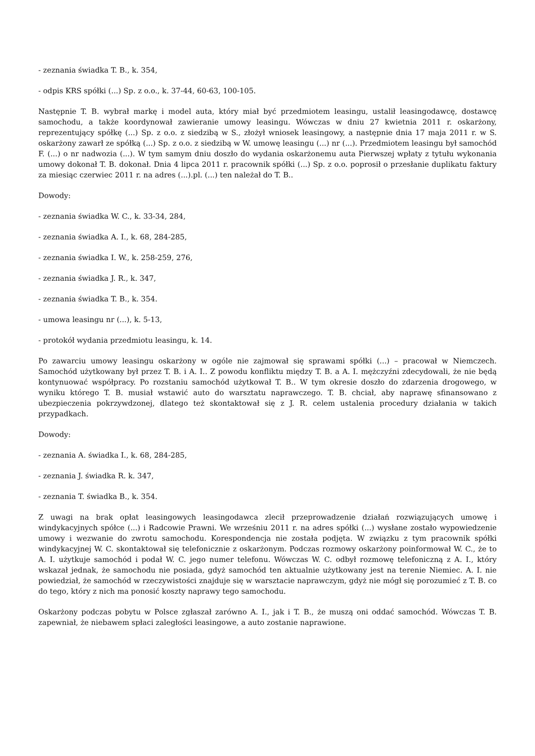- zeznania świadka T. B., k. 354,
- odpis KRS spółki (...) Sp. z o.o., k. 37-44, 60-63, 100-105.
Następnie T. B. wybrał markę i model auta, który miał być przedmiotem leasingu, ustalił leasingodawcę, dostawcę samochodu, a także koordynował zawieranie umowy leasingu. Wówczas w dniu 27 kwietnia 2011 r. oskarżony, reprezentujący spółkę (...) Sp. z o.o. z siedzibą w S., złożył wniosek leasingowy, a następnie dnia 17 maja 2011 r. w S. oskarżony zawarł ze spółką (...) Sp. z o.o. z siedzibą w W. umowę leasingu (...) nr (...). Przedmiotem leasingu był samochód F. (...) o nr nadwozia (...). W tym samym dniu doszło do wydania oskarżonemu auta Pierwszej wpłaty z tytułu wykonania umowy dokonał T. B. dokonał. Dnia 4 lipca 2011 r. pracownik spółki (...) Sp. z o.o. poprosił o przesłanie duplikatu faktury za miesiąc czerwiec 2011 r. na adres (...).pl. (...) ten należał do T. B..
Dowody:
- zeznania świadka W. C., k. 33-34, 284,
- zeznania świadka A. I., k. 68, 284-285,
- zeznania świadka I. W., k. 258-259, 276,
- zeznania świadka J. R., k. 347,
- zeznania świadka T. B., k. 354.
- umowa leasingu nr (...), k. 5-13,
- protokół wydania przedmiotu leasingu, k. 14.
Po zawarciu umowy leasingu oskarżony w ogóle nie zajmował się sprawami spółki (...) – pracował w Niemczech. Samochód użytkowany był przez T. B. i A. I.. Z powodu konfliktu między T. B. a A. I. mężczyźni zdecydowali, że nie będą kontynuować współpracy. Po rozstaniu samochód użytkował T. B.. W tym okresie doszło do zdarzenia drogowego, w wyniku którego T. B. musiał wstawić auto do warsztatu naprawczego. T. B. chciał, aby naprawę sfinansowano z ubezpieczenia pokrzywdzonej, dlatego też skontaktował się z J. R. celem ustalenia procedury działania w takich przypadkach.
Dowody:
- zeznania A. świadka I., k. 68, 284-285,
- zeznania J. świadka R. k. 347,
- zeznania T. świadka B., k. 354.
Z uwagi na brak opłat leasingowych leasingodawca zlecił przeprowadzenie działań rozwiązujących umowę i windykacyjnych spółce (...) i Radcowie Prawni. We wrześniu 2011 r. na adres spółki (...) wysłane zostało wypowiedzenie umowy i wezwanie do zwrotu samochodu. Korespondencja nie została podjęta. W związku z tym pracownik spółki windykacyjnej W. C. skontaktował się telefonicznie z oskarżonym. Podczas rozmowy oskarżony poinformował W. C., że to A. I. użytkuje samochód i podał W. C. jego numer telefonu. Wówczas W. C. odbył rozmowę telefoniczną z A. I., który wskazał jednak, że samochodu nie posiada, gdyż samochód ten aktualnie użytkowany jest na terenie Niemiec. A. I. nie powiedział, że samochód w rzeczywistości znajduje się w warsztacie naprawczym, gdyż nie mógł się porozumieć z T. B. co do tego, który z nich ma ponosić koszty naprawy tego samochodu.
Oskarżony podczas pobytu w Polsce zgłaszał zarówno A. I., jak i T. B., że muszą oni oddać samochód. Wówczas T. B. zapewniał, że niebawem spłaci zaległości leasingowe, a auto zostanie naprawione.